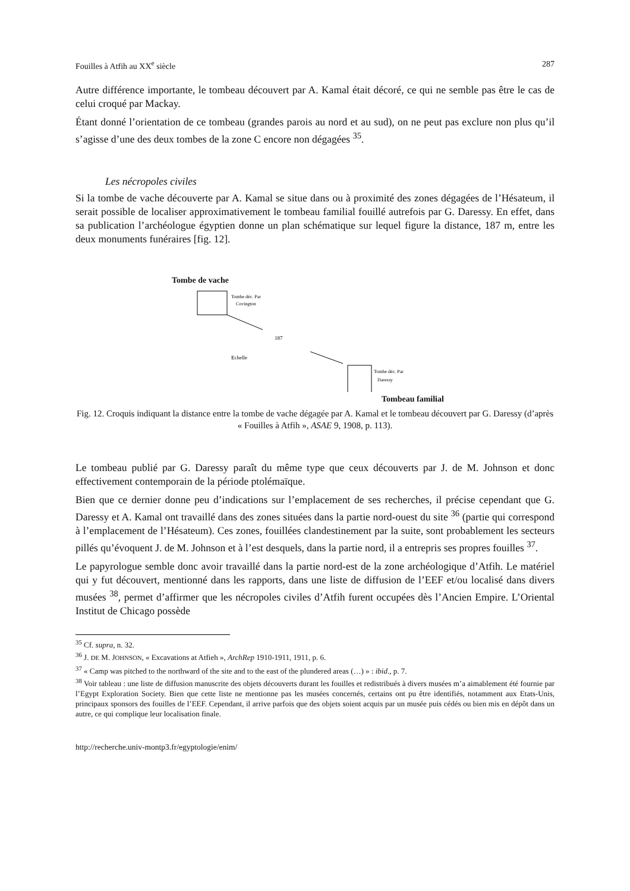Fouilles à Atfih au XX<sup>e</sup> siècle 287
Autre différence importante, le tombeau découvert par A. Kamal était décoré, ce qui ne semble pas être le cas de celui croqué par Mackay.
Étant donné l’orientation de ce tombeau (grandes parois au nord et au sud), on ne peut pas exclure non plus qu’il s’agisse d’une des deux tombes de la zone C encore non dégagées <sup>35</sup>.
Les nécropoles civiles
Si la tombe de vache découverte par A. Kamal se situe dans ou à proximité des zones dégagées de l’Hésateum, il serait possible de localiser approximativement le tombeau familial fouillé autrefois par G. Daressy. En effet, dans sa publication l’archéologue égyptien donne un plan schématique sur lequel figure la distance, 187 m, entre les deux monuments funéraires [fig. 12].
Tombe de vache
Tombe déc. Par
Covington
187
Echelle
Tombe déc. Par
Daressy
Tombeau familial
Fig. 12. Croquis indiquant la distance entre la tombe de vache dégagée par A. Kamal et le tombeau découvert par G. Daressy (d’après « Fouilles à Atfih », ASAE 9, 1908, p. 113).
Le tombeau publié par G. Daressy paraît du même type que ceux découverts par J. de M. Johnson et donc effectivement contemporain de la période ptolémaïque.
Bien que ce dernier donne peu d’indications sur l’emplacement de ses recherches, il précise cependant que G. Daressy et A. Kamal ont travaillé dans des zones situées dans la partie nord-ouest du site <sup>36</sup> (partie qui correspond à l’emplacement de l’Hésateum). Ces zones, fouillées clandestinement par la suite, sont probablement les secteurs pillés qu’évoquent J. de M. Johnson et à l’est desquels, dans la partie nord, il a entrepris ses propres fouilles <sup>37</sup>.
Le papyrologue semble donc avoir travaillé dans la partie nord-est de la zone archéologique d’Atfih. Le matériel qui y fut découvert, mentionné dans les rapports, dans une liste de diffusion de l’EEF et/ou localisé dans divers musées <sup>38</sup>, permet d’affirmer que les nécropoles civiles d’Atfih furent occupées dès l’Ancien Empire. L’Oriental Institut de Chicago possède
<sup>35</sup> Cf. supra, n. 32.
<sup>36</sup> J. DE M. JOHNSON, « Excavations at Atfieh », ArchRep 1910-1911, 1911, p. 6.
<sup>37</sup> « Camp was pitched to the northward of the site and to the east of the plundered areas (…) » : ibid., p. 7.
<sup>38</sup> Voir tableau : une liste de diffusion manuscrite des objets découverts durant les fouilles et redistribués à divers musées m’a aimablement été fournie par l’Egypt Exploration Society. Bien que cette liste ne mentionne pas les musées concernés, certains ont pu être identifiés, notamment aux Etats-Unis, principaux sponsors des fouilles de l’EEF. Cependant, il arrive parfois que des objets soient acquis par un musée puis cédés ou bien mis en dépôt dans un autre, ce qui complique leur localisation finale.
http://recherche.univ-montp3.fr/egyptologie/enim/